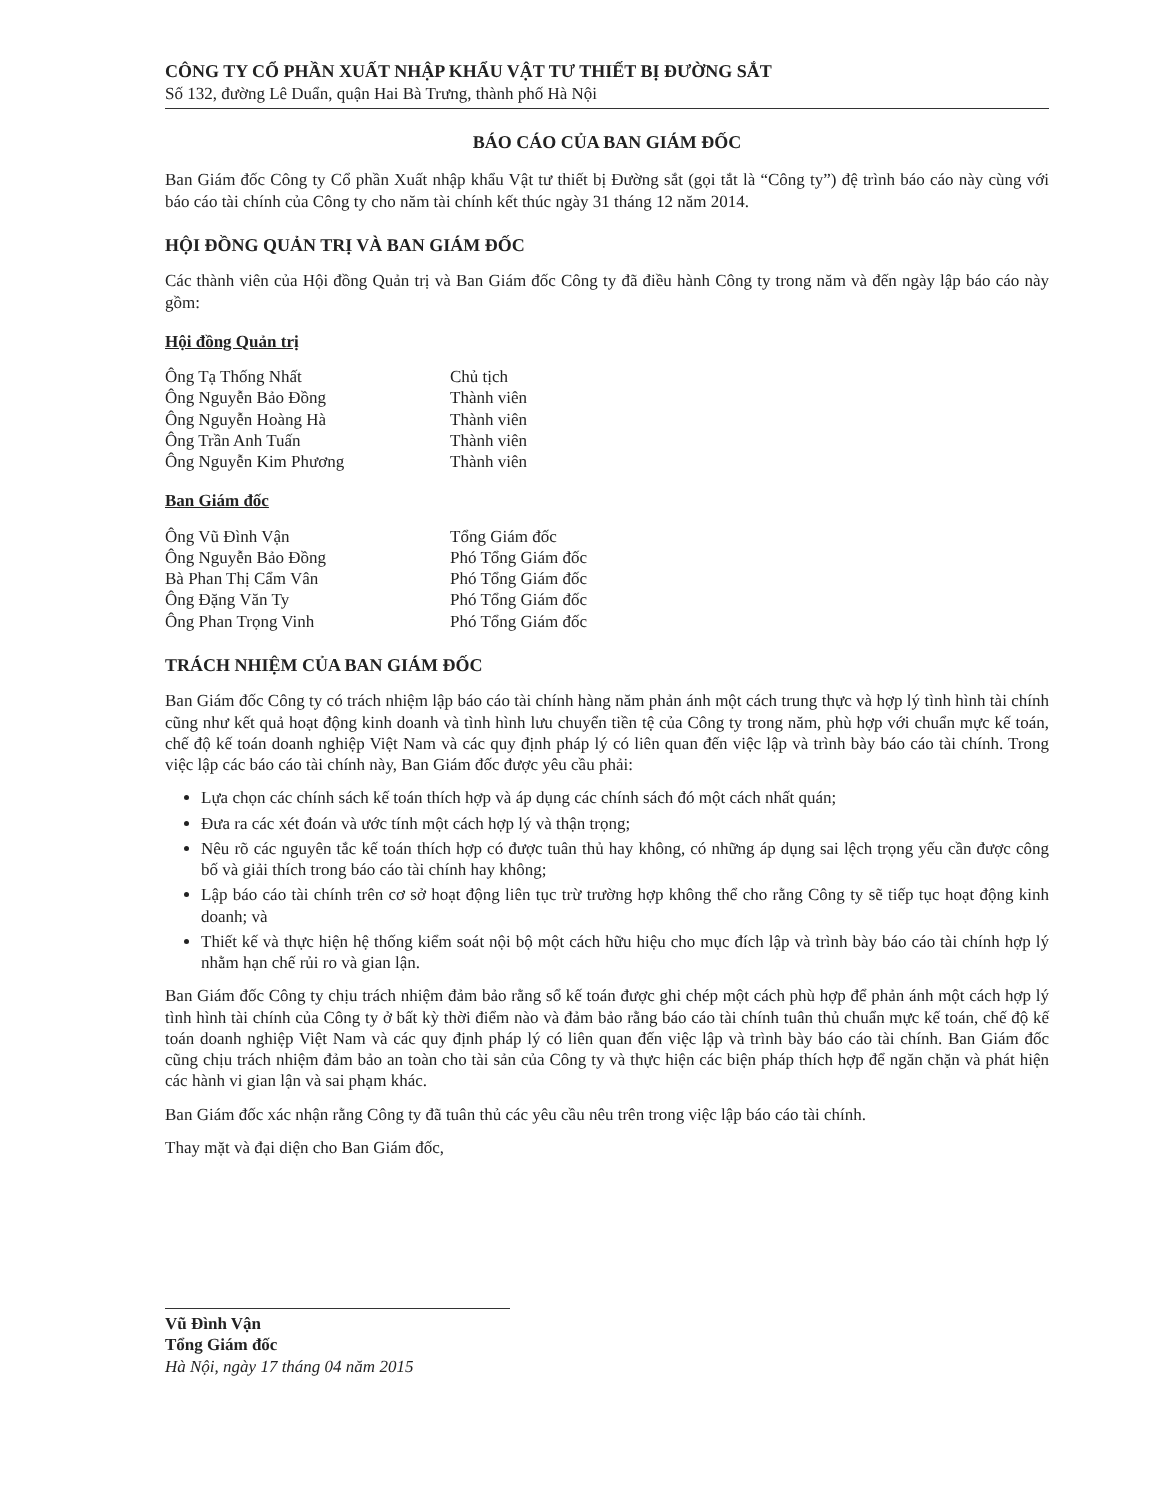CÔNG TY CỔ PHẦN XUẤT NHẬP KHẨU VẬT TƯ THIẾT BỊ ĐƯỜNG SẮT
Số 132, đường Lê Duẩn, quận Hai Bà Trưng, thành phố Hà Nội
BÁO CÁO CỦA BAN GIÁM ĐỐC
Ban Giám đốc Công ty Cổ phần Xuất nhập khẩu Vật tư thiết bị Đường sắt (gọi tắt là “Công ty”) đệ trình báo cáo này cùng với báo cáo tài chính của Công ty cho năm tài chính kết thúc ngày 31 tháng 12 năm 2014.
HỘI ĐỒNG QUẢN TRỊ VÀ BAN GIÁM ĐỐC
Các thành viên của Hội đồng Quản trị và Ban Giám đốc Công ty đã điều hành Công ty trong năm và đến ngày lập báo cáo này gồm:
Hội đồng Quản trị
Ông Tạ Thống Nhất Chủ tịch
Ông Nguyễn Bảo Đồng Thành viên
Ông Nguyễn Hoàng Hà Thành viên
Ông Trần Anh Tuấn Thành viên
Ông Nguyễn Kim Phương Thành viên
Ban Giám đốc
Ông Vũ Đình Vận Tổng Giám đốc
Ông Nguyễn Bảo Đồng Phó Tổng Giám đốc
Bà Phan Thị Cẩm Vân Phó Tổng Giám đốc
Ông Đặng Văn Ty Phó Tổng Giám đốc
Ông Phan Trọng Vinh Phó Tổng Giám đốc
TRÁCH NHIỆM CỦA BAN GIÁM ĐỐC
Ban Giám đốc Công ty có trách nhiệm lập báo cáo tài chính hàng năm phản ánh một cách trung thực và hợp lý tình hình tài chính cũng như kết quả hoạt động kinh doanh và tình hình lưu chuyển tiền tệ của Công ty trong năm, phù hợp với chuẩn mực kế toán, chế độ kế toán doanh nghiệp Việt Nam và các quy định pháp lý có liên quan đến việc lập và trình bày báo cáo tài chính. Trong việc lập các báo cáo tài chính này, Ban Giám đốc được yêu cầu phải:
Lựa chọn các chính sách kế toán thích hợp và áp dụng các chính sách đó một cách nhất quán;
Đưa ra các xét đoán và ước tính một cách hợp lý và thận trọng;
Nêu rõ các nguyên tắc kế toán thích hợp có được tuân thủ hay không, có những áp dụng sai lệch trọng yếu cần được công bố và giải thích trong báo cáo tài chính hay không;
Lập báo cáo tài chính trên cơ sở hoạt động liên tục trừ trường hợp không thể cho rằng Công ty sẽ tiếp tục hoạt động kinh doanh; và
Thiết kế và thực hiện hệ thống kiểm soát nội bộ một cách hữu hiệu cho mục đích lập và trình bày báo cáo tài chính hợp lý nhằm hạn chế rủi ro và gian lận.
Ban Giám đốc Công ty chịu trách nhiệm đảm bảo rằng sổ kế toán được ghi chép một cách phù hợp để phản ánh một cách hợp lý tình hình tài chính của Công ty ở bất kỳ thời điểm nào và đảm bảo rằng báo cáo tài chính tuân thủ chuẩn mực kế toán, chế độ kế toán doanh nghiệp Việt Nam và các quy định pháp lý có liên quan đến việc lập và trình bày báo cáo tài chính. Ban Giám đốc cũng chịu trách nhiệm đảm bảo an toàn cho tài sản của Công ty và thực hiện các biện pháp thích hợp để ngăn chặn và phát hiện các hành vi gian lận và sai phạm khác.
Ban Giám đốc xác nhận rằng Công ty đã tuân thủ các yêu cầu nêu trên trong việc lập báo cáo tài chính.
Thay mặt và đại diện cho Ban Giám đốc,
Vũ Đình Vận
Tổng Giám đốc
Hà Nội, ngày 17 tháng 04 năm 2015